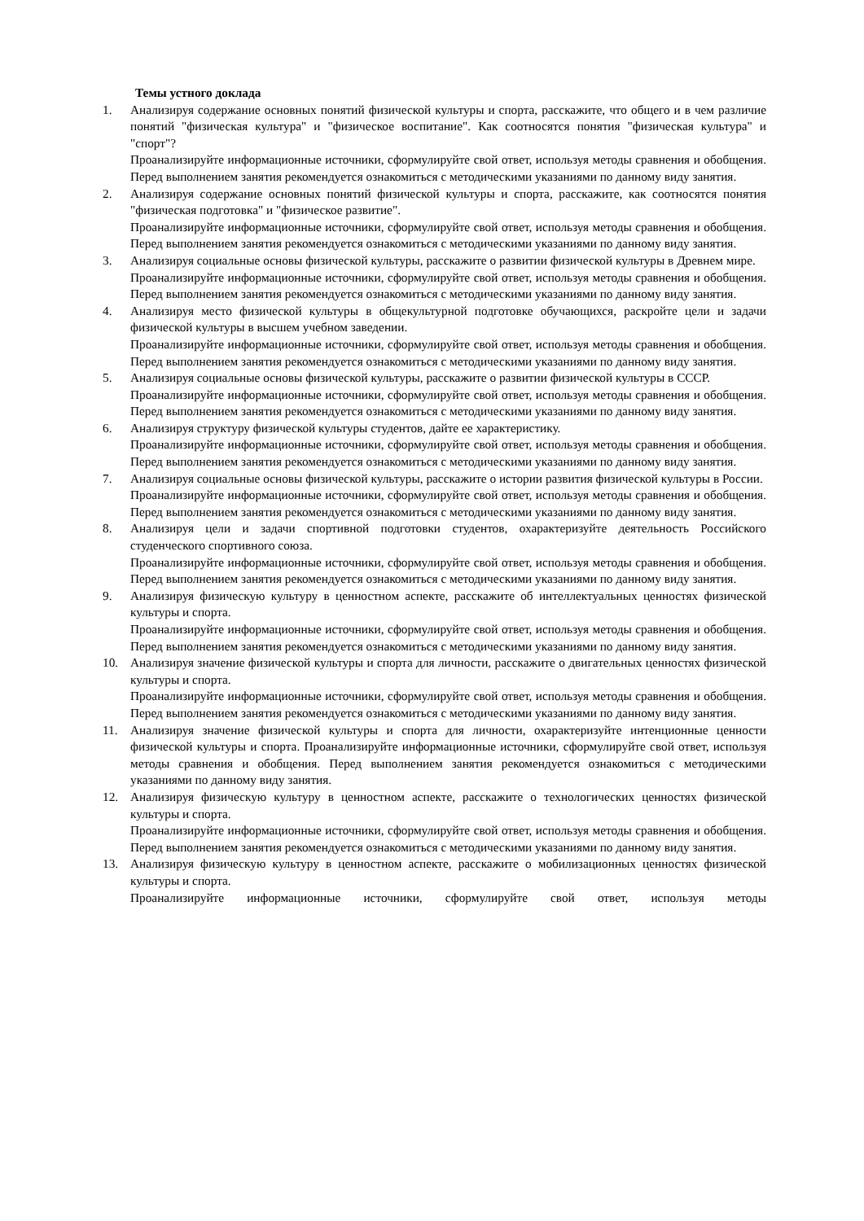Темы устного доклада
1. Анализируя содержание основных понятий физической культуры и спорта, расскажите, что общего и в чем различие понятий "физическая культура" и "физическое воспитание". Как соотносятся понятия "физическая культура" и "спорт"?
Проанализируйте информационные источники, сформулируйте свой ответ, используя методы сравнения и обобщения. Перед выполнением занятия рекомендуется ознакомиться с методическими указаниями по данному виду занятия.
2. Анализируя содержание основных понятий физической культуры и спорта, расскажите, как соотносятся понятия "физическая подготовка" и "физическое развитие".
Проанализируйте информационные источники, сформулируйте свой ответ, используя методы сравнения и обобщения. Перед выполнением занятия рекомендуется ознакомиться с методическими указаниями по данному виду занятия.
3. Анализируя социальные основы физической культуры, расскажите о развитии физической культуры в Древнем мире.
Проанализируйте информационные источники, сформулируйте свой ответ, используя методы сравнения и обобщения. Перед выполнением занятия рекомендуется ознакомиться с методическими указаниями по данному виду занятия.
4. Анализируя место физической культуры в общекультурной подготовке обучающихся, раскройте цели и задачи физической культуры в высшем учебном заведении.
Проанализируйте информационные источники, сформулируйте свой ответ, используя методы сравнения и обобщения. Перед выполнением занятия рекомендуется ознакомиться с методическими указаниями по данному виду занятия.
5. Анализируя социальные основы физической культуры, расскажите о развитии физической культуры в СССР.
Проанализируйте информационные источники, сформулируйте свой ответ, используя методы сравнения и обобщения. Перед выполнением занятия рекомендуется ознакомиться с методическими указаниями по данному виду занятия.
6. Анализируя структуру физической культуры студентов, дайте ее характеристику.
Проанализируйте информационные источники, сформулируйте свой ответ, используя методы сравнения и обобщения. Перед выполнением занятия рекомендуется ознакомиться с методическими указаниями по данному виду занятия.
7. Анализируя социальные основы физической культуры, расскажите о истории развития физической культуры в России.
Проанализируйте информационные источники, сформулируйте свой ответ, используя методы сравнения и обобщения. Перед выполнением занятия рекомендуется ознакомиться с методическими указаниями по данному виду занятия.
8. Анализируя цели и задачи спортивной подготовки студентов, охарактеризуйте деятельность Российского студенческого спортивного союза.
Проанализируйте информационные источники, сформулируйте свой ответ, используя методы сравнения и обобщения. Перед выполнением занятия рекомендуется ознакомиться с методическими указаниями по данному виду занятия.
9. Анализируя физическую культуру в ценностном аспекте, расскажите об интеллектуальных ценностях физической культуры и спорта.
Проанализируйте информационные источники, сформулируйте свой ответ, используя методы сравнения и обобщения. Перед выполнением занятия рекомендуется ознакомиться с методическими указаниями по данному виду занятия.
10. Анализируя значение физической культуры и спорта для личности, расскажите о двигательных ценностях физической культуры и спорта.
Проанализируйте информационные источники, сформулируйте свой ответ, используя методы сравнения и обобщения. Перед выполнением занятия рекомендуется ознакомиться с методическими указаниями по данному виду занятия.
11. Анализируя значение физической культуры и спорта для личности, охарактеризуйте интенционные ценности физической культуры и спорта. Проанализируйте информационные источники, сформулируйте свой ответ, используя методы сравнения и обобщения. Перед выполнением занятия рекомендуется ознакомиться с методическими указаниями по данному виду занятия.
12. Анализируя физическую культуру в ценностном аспекте, расскажите о технологических ценностях физической культуры и спорта.
Проанализируйте информационные источники, сформулируйте свой ответ, используя методы сравнения и обобщения. Перед выполнением занятия рекомендуется ознакомиться с методическими указаниями по данному виду занятия.
13. Анализируя физическую культуру в ценностном аспекте, расскажите о мобилизационных ценностях физической культуры и спорта.
Проанализируйте информационные источники, сформулируйте свой ответ, используя методы